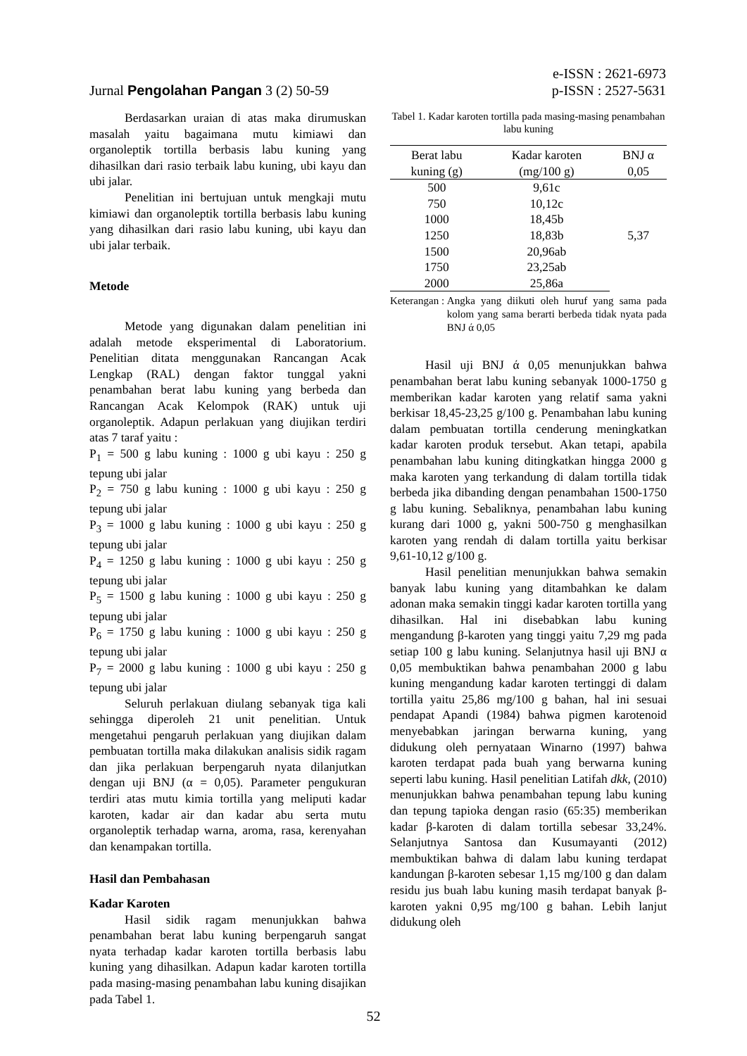Jurnal Pengolahan Pangan 3 (2) 50-59
e-ISSN : 2621-6973
p-ISSN : 2527-5631
Berdasarkan uraian di atas maka dirumuskan masalah yaitu bagaimana mutu kimiawi dan organoleptik tortilla berbasis labu kuning yang dihasilkan dari rasio terbaik labu kuning, ubi kayu dan ubi jalar.
Penelitian ini bertujuan untuk mengkaji mutu kimiawi dan organoleptik tortilla berbasis labu kuning yang dihasilkan dari rasio labu kuning, ubi kayu dan ubi jalar terbaik.
Metode
Metode yang digunakan dalam penelitian ini adalah metode eksperimental di Laboratorium. Penelitian ditata menggunakan Rancangan Acak Lengkap (RAL) dengan faktor tunggal yakni penambahan berat labu kuning yang berbeda dan Rancangan Acak Kelompok (RAK) untuk uji organoleptik. Adapun perlakuan yang diujikan terdiri atas 7 taraf yaitu :
P<sub>1</sub> = 500 g labu kuning : 1000 g ubi kayu : 250 g tepung ubi jalar
P<sub>2</sub> = 750 g labu kuning : 1000 g ubi kayu : 250 g tepung ubi jalar
P<sub>3</sub> = 1000 g labu kuning : 1000 g ubi kayu : 250 g tepung ubi jalar
P<sub>4</sub> = 1250 g labu kuning : 1000 g ubi kayu : 250 g tepung ubi jalar
P<sub>5</sub> = 1500 g labu kuning : 1000 g ubi kayu : 250 g tepung ubi jalar
P<sub>6</sub> = 1750 g labu kuning : 1000 g ubi kayu : 250 g tepung ubi jalar
P<sub>7</sub> = 2000 g labu kuning : 1000 g ubi kayu : 250 g tepung ubi jalar
Seluruh perlakuan diulang sebanyak tiga kali sehingga diperoleh 21 unit penelitian. Untuk mengetahui pengaruh perlakuan yang diujikan dalam pembuatan tortilla maka dilakukan analisis sidik ragam dan jika perlakuan berpengaruh nyata dilanjutkan dengan uji BNJ (α = 0,05). Parameter pengukuran terdiri atas mutu kimia tortilla yang meliputi kadar karoten, kadar air dan kadar abu serta mutu organoleptik terhadap warna, aroma, rasa, kerenyahan dan kenampakan tortilla.
Hasil dan Pembahasan
Kadar Karoten
Hasil sidik ragam menunjukkan bahwa penambahan berat labu kuning berpengaruh sangat nyata terhadap kadar karoten tortilla berbasis labu kuning yang dihasilkan. Adapun kadar karoten tortilla pada masing-masing penambahan labu kuning disajikan pada Tabel 1.
Tabel 1. Kadar karoten tortilla pada masing-masing penambahan labu kuning
| Berat labu | Kadar karoten | BNJ α |
| --- | --- | --- |
| kuning (g) | (mg/100 g) | 0,05 |
| 500 | 9,61c | 5,37 |
| 750 | 10,12c | |
| 1000 | 18,45b | |
| 1250 | 18,83b | |
| 1500 | 20,96ab | |
| 1750 | 23,25ab | |
| 2000 | 25,86a | |
Keterangan : Angka yang diikuti oleh huruf yang sama pada kolom yang sama berarti berbeda tidak nyata pada BNJ ά 0,05
Hasil uji BNJ ά 0,05 menunjukkan bahwa penambahan berat labu kuning sebanyak 1000-1750 g memberikan kadar karoten yang relatif sama yakni berkisar 18,45-23,25 g/100 g. Penambahan labu kuning dalam pembuatan tortilla cenderung meningkatkan kadar karoten produk tersebut. Akan tetapi, apabila penambahan labu kuning ditingkatkan hingga 2000 g maka karoten yang terkandung di dalam tortilla tidak berbeda jika dibanding dengan penambahan 1500-1750 g labu kuning. Sebaliknya, penambahan labu kuning kurang dari 1000 g, yakni 500-750 g menghasilkan karoten yang rendah di dalam tortilla yaitu berkisar 9,61-10,12 g/100 g.
Hasil penelitian menunjukkan bahwa semakin banyak labu kuning yang ditambahkan ke dalam adonan maka semakin tinggi kadar karoten tortilla yang dihasilkan. Hal ini disebabkan labu kuning mengandung β-karoten yang tinggi yaitu 7,29 mg pada setiap 100 g labu kuning. Selanjutnya hasil uji BNJ α 0,05 membuktikan bahwa penambahan 2000 g labu kuning mengandung kadar karoten tertinggi di dalam tortilla yaitu 25,86 mg/100 g bahan, hal ini sesuai pendapat Apandi (1984) bahwa pigmen karotenoid menyebabkan jaringan berwarna kuning, yang didukung oleh pernyataan Winarno (1997) bahwa karoten terdapat pada buah yang berwarna kuning seperti labu kuning. Hasil penelitian Latifah dkk, (2010) menunjukkan bahwa penambahan tepung labu kuning dan tepung tapioka dengan rasio (65:35) memberikan kadar β-karoten di dalam tortilla sebesar 33,24%. Selanjutnya Santosa dan Kusumayanti (2012) membuktikan bahwa di dalam labu kuning terdapat kandungan β-karoten sebesar 1,15 mg/100 g dan dalam residu jus buah labu kuning masih terdapat banyak β-karoten yakni 0,95 mg/100 g bahan. Lebih lanjut didukung oleh
52